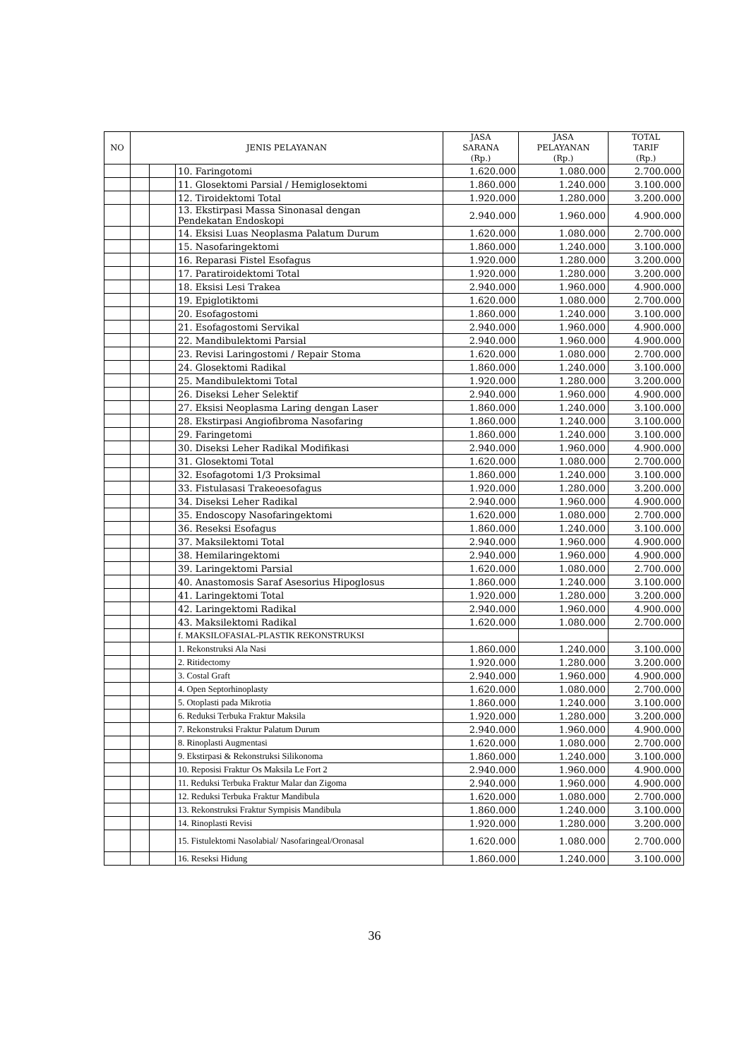| NO | JENIS PELAYANAN | | | JASA SARANA (Rp.) | JASA PELAYANAN (Rp.) | TOTAL TARIF (Rp.) |
| --- | --- | --- | --- | --- | --- | --- |
| | | | 10. Faringotomi | 1.620.000 | 1.080.000 | 2.700.000 |
| | | | 11. Glosektomi Parsial / Hemiglosektomi | 1.860.000 | 1.240.000 | 3.100.000 |
| | | | 12. Tiroidektomi Total | 1.920.000 | 1.280.000 | 3.200.000 |
| | | | 13. Ekstirpasi Massa Sinonasal dengan Pendekatan Endoskopi | 2.940.000 | 1.960.000 | 4.900.000 |
| | | | 14. Eksisi Luas Neoplasma Palatum Durum | 1.620.000 | 1.080.000 | 2.700.000 |
| | | | 15. Nasofaringektomi | 1.860.000 | 1.240.000 | 3.100.000 |
| | | | 16. Reparasi Fistel Esofagus | 1.920.000 | 1.280.000 | 3.200.000 |
| | | | 17. Paratiroidektomi Total | 1.920.000 | 1.280.000 | 3.200.000 |
| | | | 18. Eksisi Lesi Trakea | 2.940.000 | 1.960.000 | 4.900.000 |
| | | | 19. Epiglotiktomi | 1.620.000 | 1.080.000 | 2.700.000 |
| | | | 20. Esofagostomi | 1.860.000 | 1.240.000 | 3.100.000 |
| | | | 21. Esofagostomi Servikal | 2.940.000 | 1.960.000 | 4.900.000 |
| | | | 22. Mandibulektomi Parsial | 2.940.000 | 1.960.000 | 4.900.000 |
| | | | 23. Revisi Laringostomi / Repair Stoma | 1.620.000 | 1.080.000 | 2.700.000 |
| | | | 24. Glosektomi Radikal | 1.860.000 | 1.240.000 | 3.100.000 |
| | | | 25. Mandibulektomi Total | 1.920.000 | 1.280.000 | 3.200.000 |
| | | | 26. Diseksi Leher Selektif | 2.940.000 | 1.960.000 | 4.900.000 |
| | | | 27. Eksisi Neoplasma Laring dengan Laser | 1.860.000 | 1.240.000 | 3.100.000 |
| | | | 28. Ekstirpasi Angiofibroma Nasofaring | 1.860.000 | 1.240.000 | 3.100.000 |
| | | | 29. Faringetomi | 1.860.000 | 1.240.000 | 3.100.000 |
| | | | 30. Diseksi Leher Radikal Modifikasi | 2.940.000 | 1.960.000 | 4.900.000 |
| | | | 31. Glosektomi Total | 1.620.000 | 1.080.000 | 2.700.000 |
| | | | 32. Esofagotomi 1/3 Proksimal | 1.860.000 | 1.240.000 | 3.100.000 |
| | | | 33. Fistulasasi Trakeoesofagus | 1.920.000 | 1.280.000 | 3.200.000 |
| | | | 34. Diseksi Leher Radikal | 2.940.000 | 1.960.000 | 4.900.000 |
| | | | 35. Endoscopy Nasofaringektomi | 1.620.000 | 1.080.000 | 2.700.000 |
| | | | 36. Reseksi Esofagus | 1.860.000 | 1.240.000 | 3.100.000 |
| | | | 37. Maksilektomi Total | 2.940.000 | 1.960.000 | 4.900.000 |
| | | | 38. Hemilaringektomi | 2.940.000 | 1.960.000 | 4.900.000 |
| | | | 39. Laringektomi Parsial | 1.620.000 | 1.080.000 | 2.700.000 |
| | | | 40. Anastomosis Saraf Asesorius Hipoglosus | 1.860.000 | 1.240.000 | 3.100.000 |
| | | | 41. Laringektomi Total | 1.920.000 | 1.280.000 | 3.200.000 |
| | | | 42. Laringektomi Radikal | 2.940.000 | 1.960.000 | 4.900.000 |
| | | | 43. Maksilektomi Radikal | 1.620.000 | 1.080.000 | 2.700.000 |
| | | | f. MAKSILOFASIAL-PLASTIK REKONSTRUKSI | | | |
| | | | 1. Rekonstruksi Ala Nasi | 1.860.000 | 1.240.000 | 3.100.000 |
| | | | 2. Ritidectomy | 1.920.000 | 1.280.000 | 3.200.000 |
| | | | 3. Costal Graft | 2.940.000 | 1.960.000 | 4.900.000 |
| | | | 4. Open Septorhinoplasty | 1.620.000 | 1.080.000 | 2.700.000 |
| | | | 5. Otoplasti pada Mikrotia | 1.860.000 | 1.240.000 | 3.100.000 |
| | | | 6. Reduksi Terbuka Fraktur Maksila | 1.920.000 | 1.280.000 | 3.200.000 |
| | | | 7. Rekonstruksi Fraktur Palatum Durum | 2.940.000 | 1.960.000 | 4.900.000 |
| | | | 8. Rinoplasti Augmentasi | 1.620.000 | 1.080.000 | 2.700.000 |
| | | | 9. Ekstirpasi & Rekonstruksi Silikonoma | 1.860.000 | 1.240.000 | 3.100.000 |
| | | | 10. Reposisi Fraktur Os Maksila Le Fort 2 | 2.940.000 | 1.960.000 | 4.900.000 |
| | | | 11. Reduksi Terbuka Fraktur Malar dan Zigoma | 2.940.000 | 1.960.000 | 4.900.000 |
| | | | 12. Reduksi Terbuka Fraktur Mandibula | 1.620.000 | 1.080.000 | 2.700.000 |
| | | | 13. Rekonstruksi Fraktur Sympisis Mandibula | 1.860.000 | 1.240.000 | 3.100.000 |
| | | | 14. Rinoplasti Revisi | 1.920.000 | 1.280.000 | 3.200.000 |
| | | | 15. Fistulektomi Nasolabial/ Nasofaringeal/Oronasal | 1.620.000 | 1.080.000 | 2.700.000 |
| | | | 16. Reseksi Hidung | 1.860.000 | 1.240.000 | 3.100.000 |
36